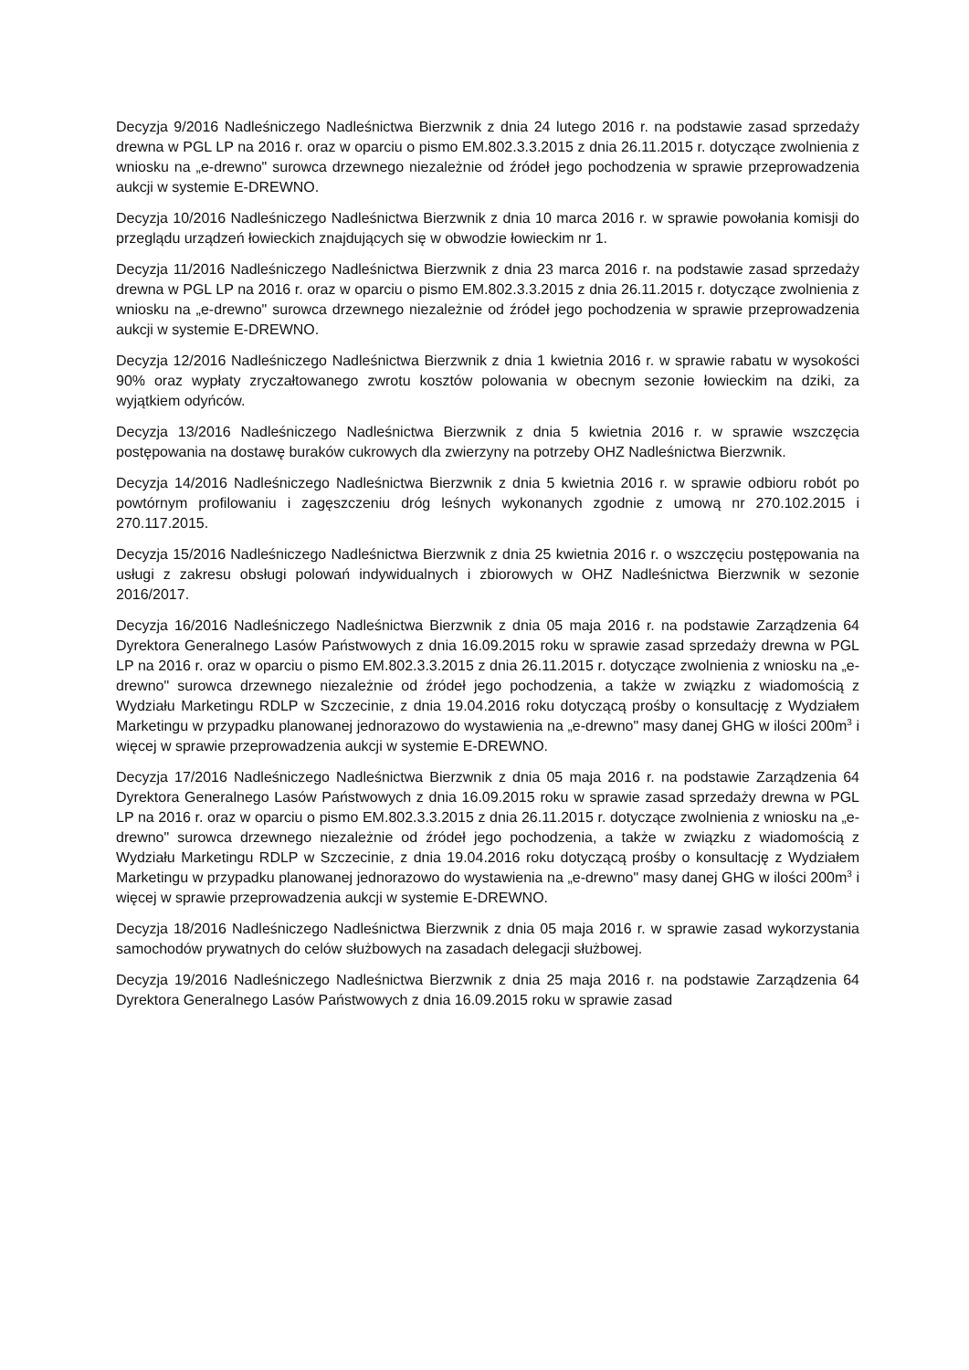Decyzja 9/2016 Nadleśniczego Nadleśnictwa Bierzwnik z dnia 24 lutego 2016 r. na podstawie zasad sprzedaży drewna w PGL LP na 2016 r. oraz w oparciu o pismo EM.802.3.3.2015 z dnia 26.11.2015 r. dotyczące zwolnienia z wniosku na „e-drewno" surowca drzewnego niezależnie od źródeł jego pochodzenia w sprawie przeprowadzenia aukcji w systemie E-DREWNO.
Decyzja 10/2016 Nadleśniczego Nadleśnictwa Bierzwnik z dnia 10 marca 2016 r. w sprawie powołania komisji do przeglądu urządzeń łowieckich znajdujących się w obwodzie łowieckim nr 1.
Decyzja 11/2016 Nadleśniczego Nadleśnictwa Bierzwnik z dnia 23 marca 2016 r. na podstawie zasad sprzedaży drewna w PGL LP na 2016 r. oraz w oparciu o pismo EM.802.3.3.2015 z dnia 26.11.2015 r. dotyczące zwolnienia z wniosku na „e-drewno" surowca drzewnego niezależnie od źródeł jego pochodzenia w sprawie przeprowadzenia aukcji w systemie E-DREWNO.
Decyzja 12/2016 Nadleśniczego Nadleśnictwa Bierzwnik z dnia 1 kwietnia 2016 r. w sprawie rabatu w wysokości 90% oraz wypłaty zryczałtowanego zwrotu kosztów polowania w obecnym sezonie łowieckim na dziki, za wyjątkiem odyńców.
Decyzja 13/2016 Nadleśniczego Nadleśnictwa Bierzwnik z dnia 5 kwietnia 2016 r. w sprawie wszczęcia postępowania na dostawę buraków cukrowych dla zwierzyny na potrzeby OHZ Nadleśnictwa Bierzwnik.
Decyzja 14/2016 Nadleśniczego Nadleśnictwa Bierzwnik z dnia 5 kwietnia 2016 r. w sprawie odbioru robót po powtórnym profilowaniu i zagęszczeniu dróg leśnych wykonanych zgodnie z umową nr 270.102.2015 i 270.117.2015.
Decyzja 15/2016 Nadleśniczego Nadleśnictwa Bierzwnik z dnia 25 kwietnia 2016 r. o wszczęciu postępowania na usługi z zakresu obsługi polowań indywidualnych i zbiorowych w OHZ Nadleśnictwa Bierzwnik w sezonie 2016/2017.
Decyzja 16/2016 Nadleśniczego Nadleśnictwa Bierzwnik z dnia 05 maja 2016 r. na podstawie Zarządzenia 64 Dyrektora Generalnego Lasów Państwowych z dnia 16.09.2015 roku w sprawie zasad sprzedaży drewna w PGL LP na 2016 r. oraz w oparciu o pismo EM.802.3.3.2015 z dnia 26.11.2015 r. dotyczące zwolnienia z wniosku na „e-drewno" surowca drzewnego niezależnie od źródeł jego pochodzenia, a także w związku z wiadomością z Wydziału Marketingu RDLP w Szczecinie, z dnia 19.04.2016 roku dotyczącą prośby o konsultację z Wydziałem Marketingu w przypadku planowanej jednorazowo do wystawienia na „e-drewno" masy danej GHG w ilości 200m<sup>3</sup> i więcej w sprawie przeprowadzenia aukcji w systemie E-DREWNO.
Decyzja 17/2016 Nadleśniczego Nadleśnictwa Bierzwnik z dnia 05 maja 2016 r. na podstawie Zarządzenia 64 Dyrektora Generalnego Lasów Państwowych z dnia 16.09.2015 roku w sprawie zasad sprzedaży drewna w PGL LP na 2016 r. oraz w oparciu o pismo EM.802.3.3.2015 z dnia 26.11.2015 r. dotyczące zwolnienia z wniosku na „e-drewno" surowca drzewnego niezależnie od źródeł jego pochodzenia, a także w związku z wiadomością z Wydziału Marketingu RDLP w Szczecinie, z dnia 19.04.2016 roku dotyczącą prośby o konsultację z Wydziałem Marketingu w przypadku planowanej jednorazowo do wystawienia na „e-drewno" masy danej GHG w ilości 200m<sup>3</sup> i więcej w sprawie przeprowadzenia aukcji w systemie E-DREWNO.
Decyzja 18/2016 Nadleśniczego Nadleśnictwa Bierzwnik z dnia 05 maja 2016 r. w sprawie zasad wykorzystania samochodów prywatnych do celów służbowych na zasadach delegacji służbowej.
Decyzja 19/2016 Nadleśniczego Nadleśnictwa Bierzwnik z dnia 25 maja 2016 r. na podstawie Zarządzenia 64 Dyrektora Generalnego Lasów Państwowych z dnia 16.09.2015 roku w sprawie zasad